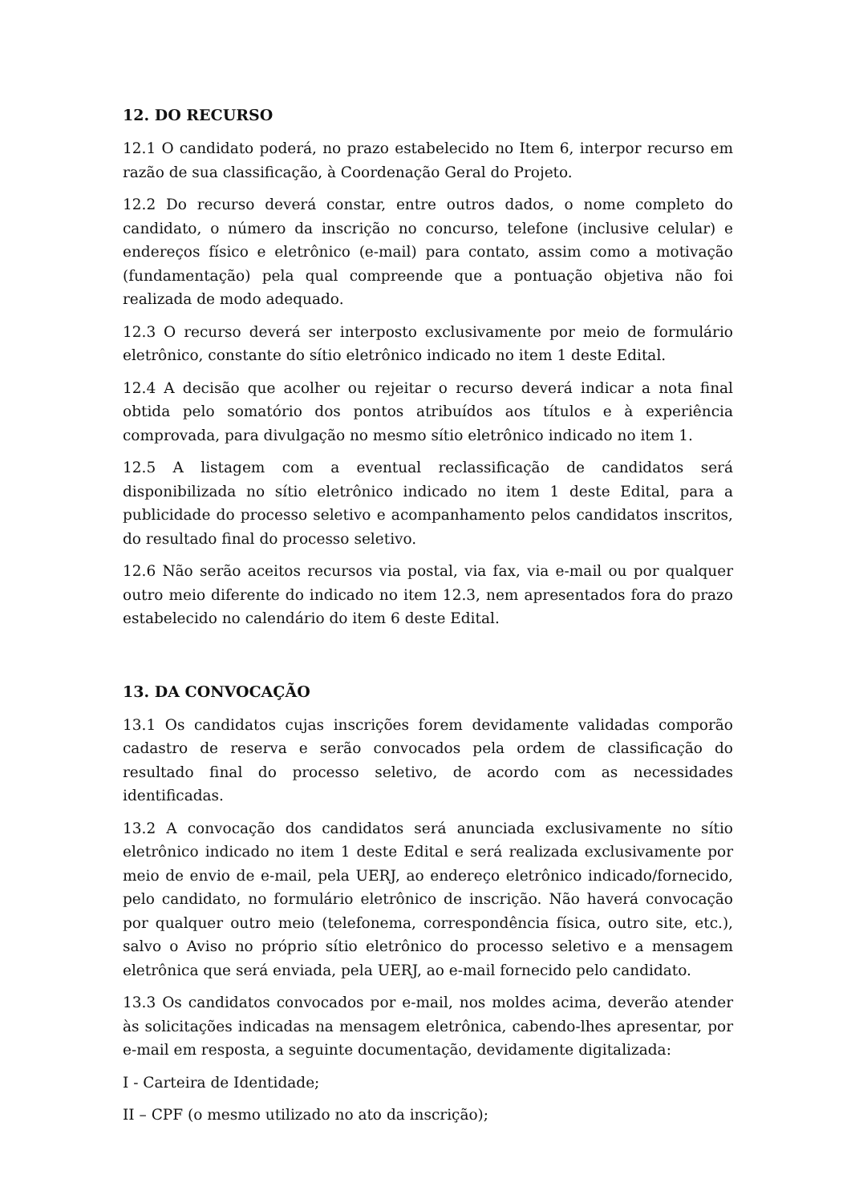12. DO RECURSO
12.1 O candidato poderá, no prazo estabelecido no Item 6, interpor recurso em razão de sua classificação, à Coordenação Geral do Projeto.
12.2 Do recurso deverá constar, entre outros dados, o nome completo do candidato, o número da inscrição no concurso, telefone (inclusive celular) e endereços físico e eletrônico (e-mail) para contato, assim como a motivação (fundamentação) pela qual compreende que a pontuação objetiva não foi realizada de modo adequado.
12.3 O recurso deverá ser interposto exclusivamente por meio de formulário eletrônico, constante do sítio eletrônico indicado no item 1 deste Edital.
12.4 A decisão que acolher ou rejeitar o recurso deverá indicar a nota final obtida pelo somatório dos pontos atribuídos aos títulos e à experiência comprovada, para divulgação no mesmo sítio eletrônico indicado no item 1.
12.5 A listagem com a eventual reclassificação de candidatos será disponibilizada no sítio eletrônico indicado no item 1 deste Edital, para a publicidade do processo seletivo e acompanhamento pelos candidatos inscritos, do resultado final do processo seletivo.
12.6 Não serão aceitos recursos via postal, via fax, via e-mail ou por qualquer outro meio diferente do indicado no item 12.3, nem apresentados fora do prazo estabelecido no calendário do item 6 deste Edital.
13. DA CONVOCAÇÃO
13.1 Os candidatos cujas inscrições forem devidamente validadas comporão cadastro de reserva e serão convocados pela ordem de classificação do resultado final do processo seletivo, de acordo com as necessidades identificadas.
13.2 A convocação dos candidatos será anunciada exclusivamente no sítio eletrônico indicado no item 1 deste Edital e será realizada exclusivamente por meio de envio de e-mail, pela UERJ, ao endereço eletrônico indicado/fornecido, pelo candidato, no formulário eletrônico de inscrição. Não haverá convocação por qualquer outro meio (telefonema, correspondência física, outro site, etc.), salvo o Aviso no próprio sítio eletrônico do processo seletivo e a mensagem eletrônica que será enviada, pela UERJ, ao e-mail fornecido pelo candidato.
13.3 Os candidatos convocados por e-mail, nos moldes acima, deverão atender às solicitações indicadas na mensagem eletrônica, cabendo-lhes apresentar, por e-mail em resposta, a seguinte documentação, devidamente digitalizada:
I - Carteira de Identidade;
II – CPF (o mesmo utilizado no ato da inscrição);